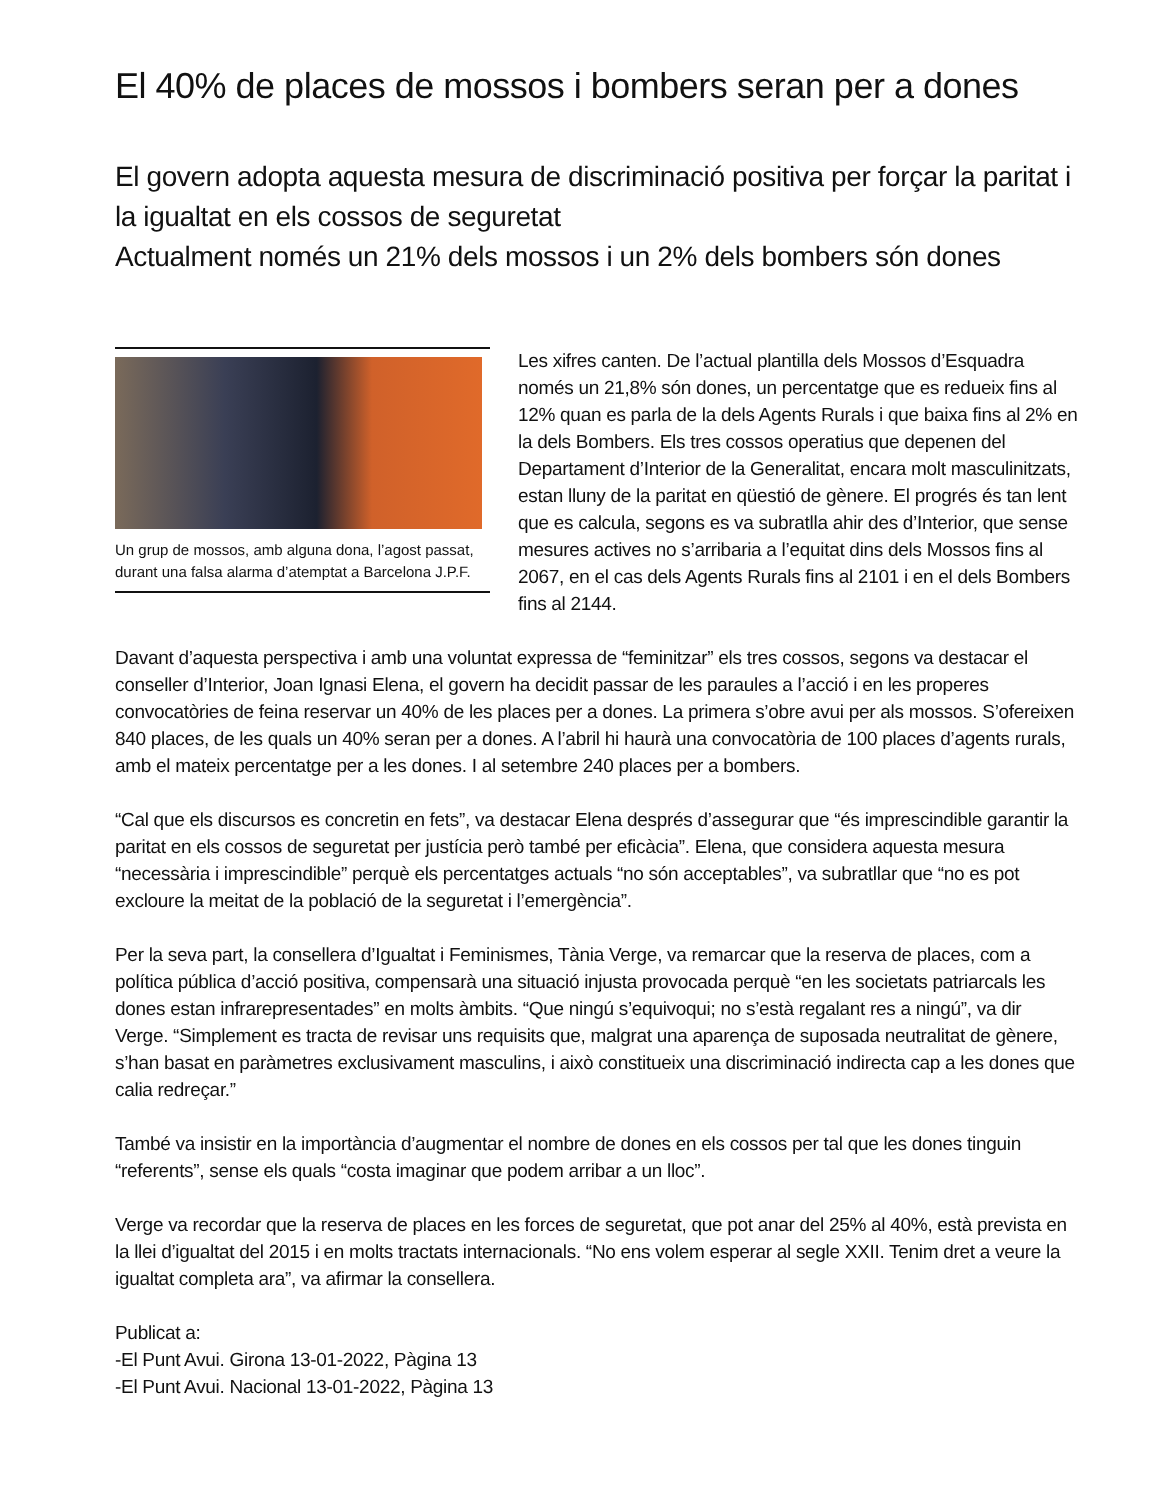El 40% de places de mossos i bombers seran per a dones
El govern adopta aquesta mesura de discriminació positiva per forçar la paritat i la igualtat en els cossos de seguretat
Actualment només un 21% dels mossos i un 2% dels bombers són dones
Un grup de mossos, amb alguna dona, l’agost passat, durant una falsa alarma d’atemptat a Barcelona J.P.F.
Les xifres canten. De l’actual plantilla dels Mossos d’Esquadra només un 21,8% són dones, un percentatge que es redueix fins al 12% quan es parla de la dels Agents Rurals i que baixa fins al 2% en la dels Bombers. Els tres cossos operatius que depenen del Departament d’Interior de la Generalitat, encara molt masculinitzats, estan lluny de la paritat en qüestió de gènere. El progrés és tan lent que es calcula, segons es va subratlla ahir des d’Interior, que sense mesures actives no s’arribaria a l’equitat dins dels Mossos fins al 2067, en el cas dels Agents Rurals fins al 2101 i en el dels Bombers fins al 2144.
Davant d’aquesta perspectiva i amb una voluntat expressa de “feminitzar” els tres cossos, segons va destacar el conseller d’Interior, Joan Ignasi Elena, el govern ha decidit passar de les paraules a l’acció i en les properes convocatòries de feina reservar un 40% de les places per a dones. La primera s’obre avui per als mossos. S’ofereixen 840 places, de les quals un 40% seran per a dones. A l’abril hi haurà una convocatòria de 100 places d’agents rurals, amb el mateix percentatge per a les dones. I al setembre 240 places per a bombers.
“Cal que els discursos es concretin en fets”, va destacar Elena després d’assegurar que “és imprescindible garantir la paritat en els cossos de seguretat per justícia però també per eficàcia”. Elena, que considera aquesta mesura “necessària i imprescindible” perquè els percentatges actuals “no són acceptables”, va subratllar que “no es pot excloure la meitat de la població de la seguretat i l’emergència”.
Per la seva part, la consellera d’Igualtat i Feminismes, Tània Verge, va remarcar que la reserva de places, com a política pública d’acció positiva, compensarà una situació injusta provocada perquè “en les societats patriarcals les dones estan infrarepresentades” en molts àmbits. “Que ningú s’equivoqui; no s’està regalant res a ningú”, va dir Verge. “Simplement es tracta de revisar uns requisits que, malgrat una aparença de suposada neutralitat de gènere, s’han basat en paràmetres exclusivament masculins, i això constitueix una discriminació indirecta cap a les dones que calia redreçar.”
També va insistir en la importància d’augmentar el nombre de dones en els cossos per tal que les dones tinguin “referents”, sense els quals “costa imaginar que podem arribar a un lloc”.
Verge va recordar que la reserva de places en les forces de seguretat, que pot anar del 25% al 40%, està prevista en la llei d’igualtat del 2015 i en molts tractats internacionals. “No ens volem esperar al segle XXII. Tenim dret a veure la igualtat completa ara”, va afirmar la consellera.
Publicat a:
-El Punt Avui. Girona 13-01-2022, Pàgina 13
-El Punt Avui. Nacional 13-01-2022, Pàgina 13